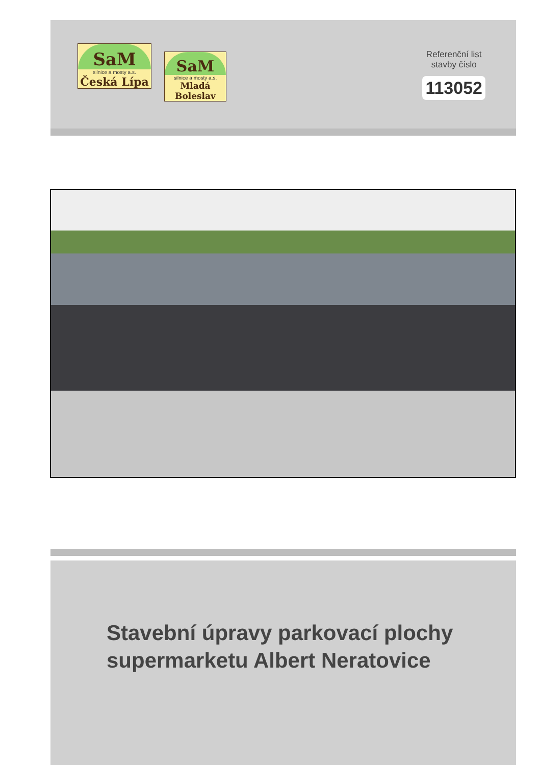SaM
silnice a mosty a.s.
Česká Lípa
SaM
silnice a mosty a.s.
Mladá Boleslav
Referenční list
stavby číslo
113052
Stavební úpravy parkovací plochy
supermarketu Albert Neratovice